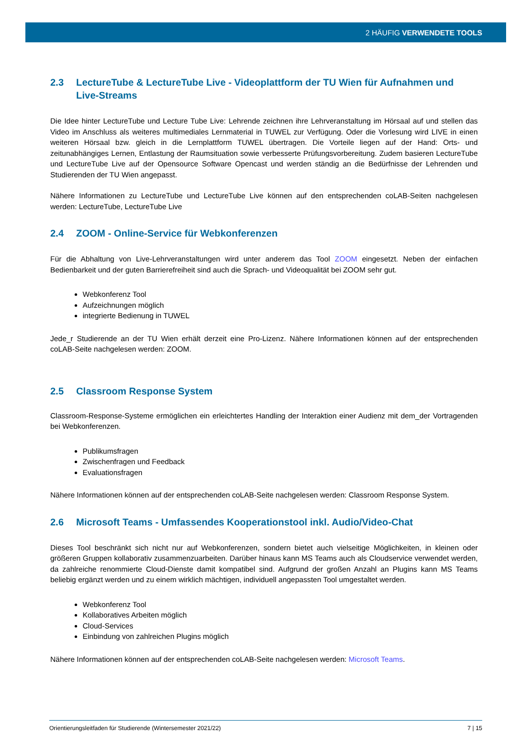2 HÄUFIG VERWENDETE TOOLS
2.3 LectureTube & LectureTube Live - Videoplattform der TU Wien für Aufnahmen und Live-Streams
Die Idee hinter LectureTube und Lecture Tube Live: Lehrende zeichnen ihre Lehrveranstaltung im Hörsaal auf und stellen das Video im Anschluss als weiteres multimediales Lernmaterial in TUWEL zur Verfügung. Oder die Vorlesung wird LIVE in einen weiteren Hörsaal bzw. gleich in die Lernplattform TUWEL übertragen. Die Vorteile liegen auf der Hand: Orts- und zeitunabhängiges Lernen, Entlastung der Raumsituation sowie verbesserte Prüfungsvorbereitung. Zudem basieren LectureTube und LectureTube Live auf der Opensource Software Opencast und werden ständig an die Bedürfnisse der Lehrenden und Studierenden der TU Wien angepasst.
Nähere Informationen zu LectureTube und LectureTube Live können auf den entsprechenden coLAB-Seiten nachgelesen werden: LectureTube, LectureTube Live
2.4 ZOOM - Online-Service für Webkonferenzen
Für die Abhaltung von Live-Lehrveranstaltungen wird unter anderem das Tool ZOOM eingesetzt. Neben der einfachen Bedienbarkeit und der guten Barrierefreiheit sind auch die Sprach- und Videoqualität bei ZOOM sehr gut.
Webkonferenz Tool
Aufzeichnungen möglich
integrierte Bedienung in TUWEL
Jede_r Studierende an der TU Wien erhält derzeit eine Pro-Lizenz. Nähere Informationen können auf der entsprechenden coLAB-Seite nachgelesen werden: ZOOM.
2.5 Classroom Response System
Classroom-Response-Systeme ermöglichen ein erleichtertes Handling der Interaktion einer Audienz mit dem_der Vortragenden bei Webkonferenzen.
Publikumsfragen
Zwischenfragen und Feedback
Evaluationsfragen
Nähere Informationen können auf der entsprechenden coLAB-Seite nachgelesen werden: Classroom Response System.
2.6 Microsoft Teams - Umfassendes Kooperationstool inkl. Audio/Video-Chat
Dieses Tool beschränkt sich nicht nur auf Webkonferenzen, sondern bietet auch vielseitige Möglichkeiten, in kleinen oder größeren Gruppen kollaborativ zusammenzuarbeiten. Darüber hinaus kann MS Teams auch als Cloudservice verwendet werden, da zahlreiche renommierte Cloud-Dienste damit kompatibel sind. Aufgrund der großen Anzahl an Plugins kann MS Teams beliebig ergänzt werden und zu einem wirklich mächtigen, individuell angepassten Tool umgestaltet werden.
Webkonferenz Tool
Kollaboratives Arbeiten möglich
Cloud-Services
Einbindung von zahlreichen Plugins möglich
Nähere Informationen können auf der entsprechenden coLAB-Seite nachgelesen werden: Microsoft Teams.
Orientierungsleitfaden für Studierende (Wintersemester 2021/22) 7 | 15